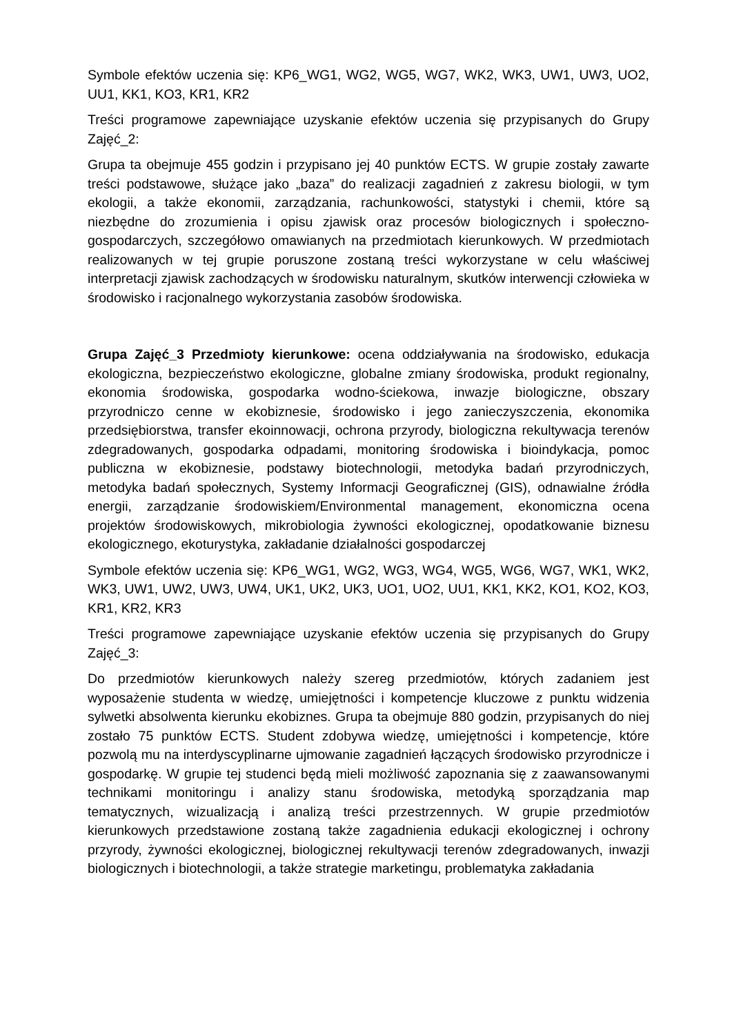Symbole efektów uczenia się: KP6_WG1, WG2, WG5, WG7, WK2, WK3, UW1, UW3, UO2, UU1, KK1, KO3, KR1, KR2
Treści programowe zapewniające uzyskanie efektów uczenia się przypisanych do Grupy Zajęć_2:
Grupa ta obejmuje 455 godzin i przypisano jej 40 punktów ECTS. W grupie zostały zawarte treści podstawowe, służące jako „baza” do realizacji zagadnień z zakresu biologii, w tym ekologii, a także ekonomii, zarządzania, rachunkowości, statystyki i chemii, które są niezbędne do zrozumienia i opisu zjawisk oraz procesów biologicznych i społeczno-gospodarczych, szczegółowo omawianych na przedmiotach kierunkowych. W przedmiotach realizowanych w tej grupie poruszone zostaną treści wykorzystane w celu właściwej interpretacji zjawisk zachodzących w środowisku naturalnym, skutków interwencji człowieka w środowisko i racjonalnego wykorzystania zasobów środowiska.
Grupa Zajęć_3 Przedmioty kierunkowe: ocena oddziaływania na środowisko, edukacja ekologiczna, bezpieczeństwo ekologiczne, globalne zmiany środowiska, produkt regionalny, ekonomia środowiska, gospodarka wodno-ściekowa, inwazje biologiczne, obszary przyrodniczo cenne w ekobiznesie, środowisko i jego zanieczyszczenia, ekonomika przedsiębiorstwa, transfer ekoinnowacji, ochrona przyrody, biologiczna rekultywacja terenów zdegradowanych, gospodarka odpadami, monitoring środowiska i bioindykacja, pomoc publiczna w ekobiznesie, podstawy biotechnologii, metodyka badań przyrodniczych, metodyka badań społecznych, Systemy Informacji Geograficznej (GIS), odnawialne źródła energii, zarządzanie środowiskiem/Environmental management, ekonomiczna ocena projektów środowiskowych, mikrobiologia żywności ekologicznej, opodatkowanie biznesu ekologicznego, ekoturystyka, zakładanie działalności gospodarczej
Symbole efektów uczenia się: KP6_WG1, WG2, WG3, WG4, WG5, WG6, WG7, WK1, WK2, WK3, UW1, UW2, UW3, UW4, UK1, UK2, UK3, UO1, UO2, UU1, KK1, KK2, KO1, KO2, KO3, KR1, KR2, KR3
Treści programowe zapewniające uzyskanie efektów uczenia się przypisanych do Grupy Zajęć_3:
Do przedmiotów kierunkowych należy szereg przedmiotów, których zadaniem jest wyposażenie studenta w wiedzę, umiejętności i kompetencje kluczowe z punktu widzenia sylwetki absolwenta kierunku ekobiznes. Grupa ta obejmuje 880 godzin, przypisanych do niej zostało 75 punktów ECTS. Student zdobywa wiedzę, umiejętności i kompetencje, które pozwolą mu na interdyscyplinarne ujmowanie zagadnień łączących środowisko przyrodnicze i gospodarkę. W grupie tej studenci będą mieli możliwość zapoznania się z zaawansowanymi technikami monitoringu i analizy stanu środowiska, metodyką sporządzania map tematycznych, wizualizacją i analizą treści przestrzennych. W grupie przedmiotów kierunkowych przedstawione zostaną także zagadnienia edukacji ekologicznej i ochrony przyrody, żywności ekologicznej, biologicznej rekultywacji terenów zdegradowanych, inwazji biologicznych i biotechnologii, a także strategie marketingu, problematyka zakładania